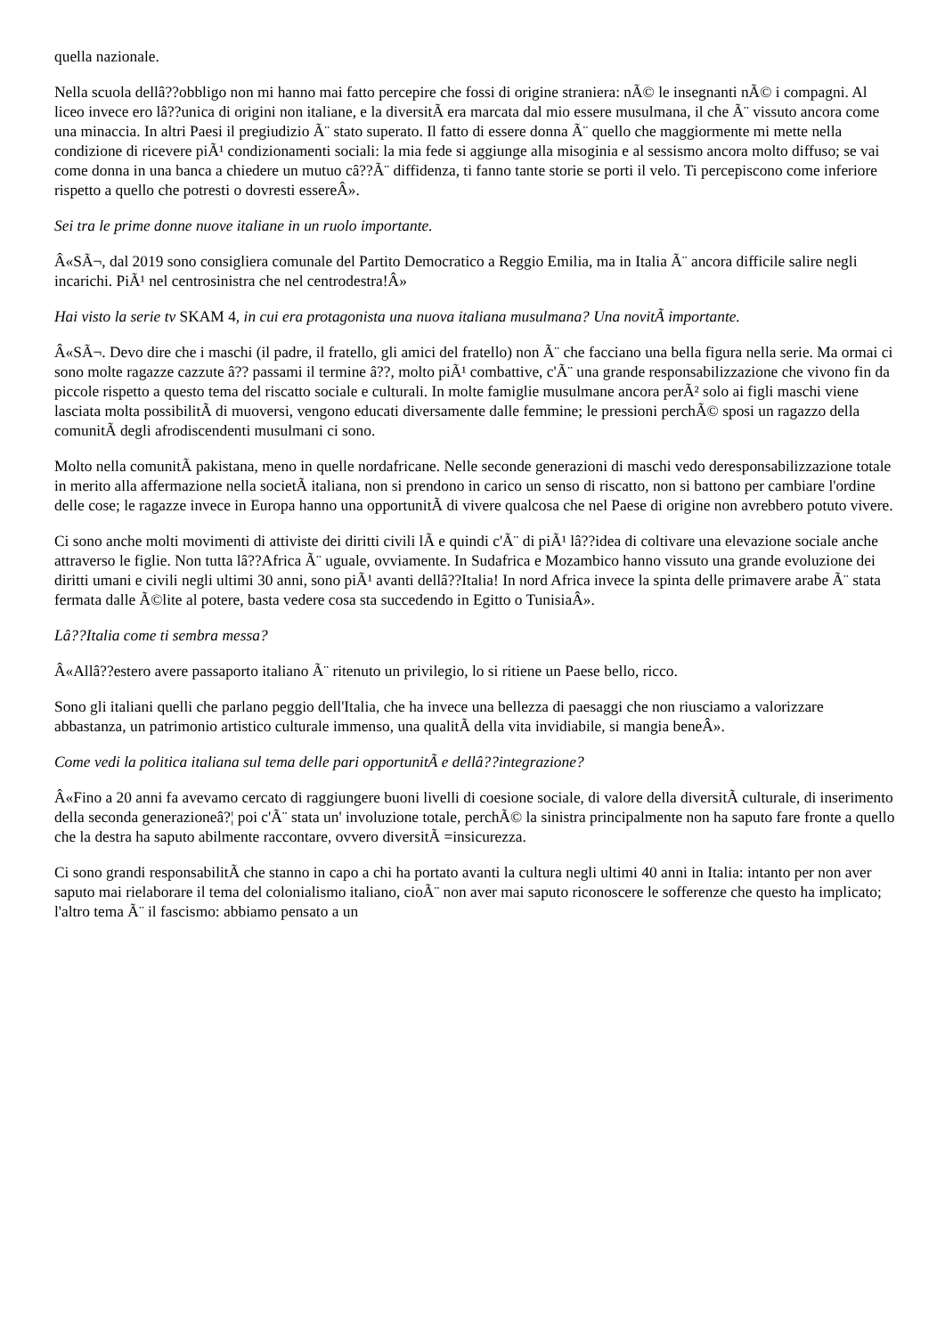quella nazionale.
Nella scuola dellâ??obbligo non mi hanno mai fatto percepire che fossi di origine straniera: nÃ© le insegnanti nÃ© i compagni. Al liceo invece ero lâ??unica di origini non italiane, e la diversitÃ era marcata dal mio essere musulmana, il che Ã¨ vissuto ancora come una minaccia. In altri Paesi il pregiudizio Ã¨ stato superato. Il fatto di essere donna Ã¨ quello che maggiormente mi mette nella condizione di ricevere piÃ¹ condizionamenti sociali: la mia fede si aggiunge alla misoginia e al sessismo ancora molto diffuso; se vai come donna in una banca a chiedere un mutuo câ??Ã¨ diffidenza, ti fanno tante storie se porti il velo. Ti percepiscono come inferiore rispetto a quello che potresti o dovresti essereÂ».
Sei tra le prime donne nuove italiane in un ruolo importante.
Â«SÃ¬, dal 2019 sono consigliera comunale del Partito Democratico a Reggio Emilia, ma in Italia Ã¨ ancora difficile salire negli incarichi. PiÃ¹ nel centrosinistra che nel centrodestra!Â»
Hai visto la serie tv SKAM 4, in cui era protagonista una nuova italiana musulmana? Una novitÃ importante.
Â«SÃ¬. Devo dire che i maschi (il padre, il fratello, gli amici del fratello) non Ã¨ che facciano una bella figura nella serie. Ma ormai ci sono molte ragazze cazzute â?? passami il termine â??, molto piÃ¹ combattive, c'Ã¨ una grande responsabilizzazione che vivono fin da piccole rispetto a questo tema del riscatto sociale e culturali. In molte famiglie musulmane ancora perÃ² solo ai figli maschi viene lasciata molta possibilitÃ di muoversi, vengono educati diversamente dalle femmine; le pressioni perchÃ© sposi un ragazzo della comunitÃ degli afrodiscendenti musulmani ci sono.
Molto nella comunitÃ pakistana, meno in quelle nordafricane. Nelle seconde generazioni di maschi vedo deresponsabilizzazione totale in merito alla affermazione nella societÃ italiana, non si prendono in carico un senso di riscatto, non si battono per cambiare l'ordine delle cose; le ragazze invece in Europa hanno una opportunitÃ di vivere qualcosa che nel Paese di origine non avrebbero potuto vivere.
Ci sono anche molti movimenti di attiviste dei diritti civili lÃ e quindi c'Ã¨ di piÃ¹ lâ??idea di coltivare una elevazione sociale anche attraverso le figlie. Non tutta lâ??Africa Ã¨ uguale, ovviamente. In Sudafrica e Mozambico hanno vissuto una grande evoluzione dei diritti umani e civili negli ultimi 30 anni, sono piÃ¹ avanti dellâ??Italia! In nord Africa invece la spinta delle primavere arabe Ã¨ stata fermata dalle Ã©lite al potere, basta vedere cosa sta succedendo in Egitto o TunisiaÂ».
Lâ??Italia come ti sembra messa?
Â«Allâ??estero avere passaporto italiano Ã¨ ritenuto un privilegio, lo si ritiene un Paese bello, ricco.
Sono gli italiani quelli che parlano peggio dell'Italia, che ha invece una bellezza di paesaggi che non riusciamo a valorizzare abbastanza, un patrimonio artistico culturale immenso, una qualitÃ della vita invidiabile, si mangia beneÂ».
Come vedi la politica italiana sul tema delle pari opportunitÃ e dellâ??integrazione?
Â«Fino a 20 anni fa avevamo cercato di raggiungere buoni livelli di coesione sociale, di valore della diversitÃ culturale, di inserimento della seconda generazioneâ?¦ poi c'Ã¨ stata un' involuzione totale, perchÃ© la sinistra principalmente non ha saputo fare fronte a quello che la destra ha saputo abilmente raccontare, ovvero diversitÃ =insicurezza.
Ci sono grandi responsabilitÃ che stanno in capo a chi ha portato avanti la cultura negli ultimi 40 anni in Italia: intanto per non aver saputo mai rielaborare il tema del colonialismo italiano, cioÃ¨ non aver mai saputo riconoscere le sofferenze che questo ha implicato; l'altro tema Ã¨ il fascismo: abbiamo pensato a un